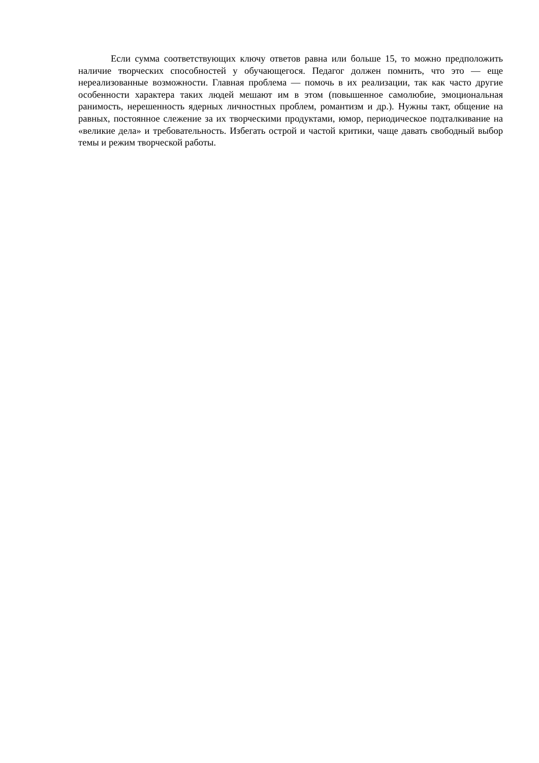Если сумма соответствующих ключу ответов равна или больше 15, то можно предположить наличие творческих способностей у обучающегося. Педагог должен помнить, что это — еще нереализованные возможности. Главная проблема — помочь в их реализации, так как часто другие особенности характера таких людей мешают им в этом (повышенное самолюбие, эмоциональная ранимость, нерешенность ядерных личностных проблем, романтизм и др.). Нужны такт, общение на равных, постоянное слежение за их творческими продуктами, юмор, периодическое подталкивание на «великие дела» и требовательность. Избегать острой и частой критики, чаще давать свободный выбор темы и режим творческой работы.